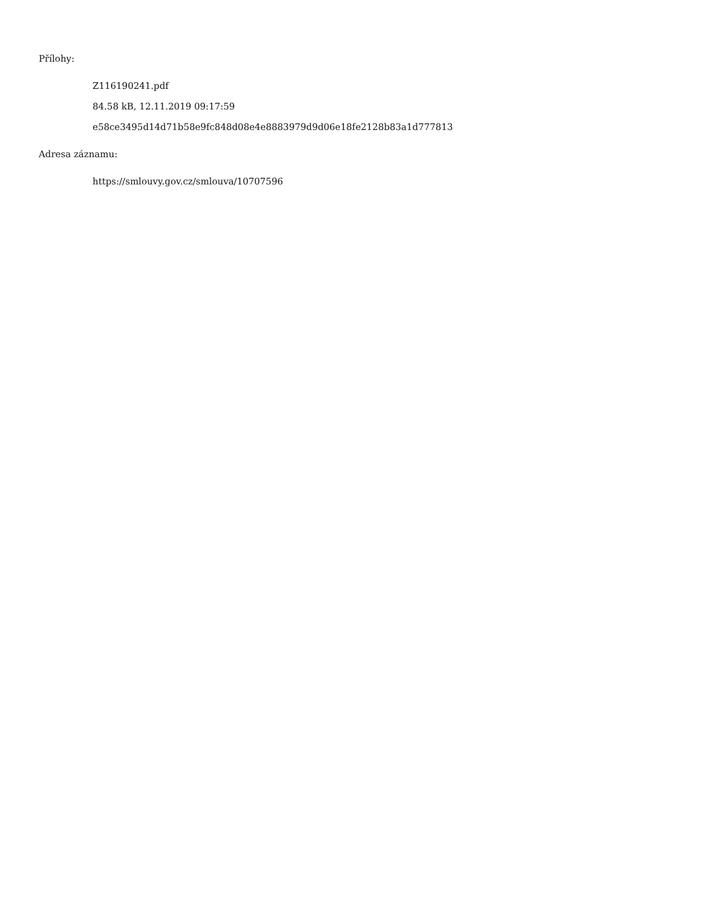Přílohy:
Z116190241.pdf
84.58 kB, 12.11.2019 09:17:59
e58ce3495d14d71b58e9fc848d08e4e8883979d9d06e18fe2128b83a1d777813
Adresa záznamu:
https://smlouvy.gov.cz/smlouva/10707596